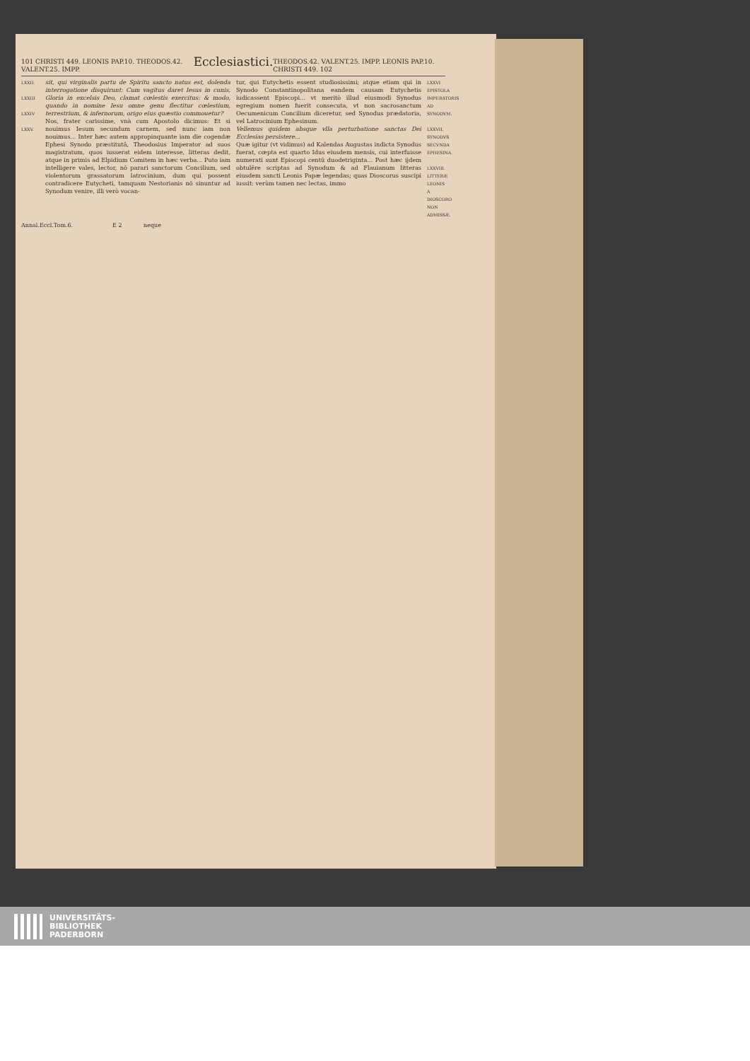101 CHRISTI 449. LEONIS PAP.10. THEODOS.42. VALENT.25. IMPP. Ecclesiastici. THEODOS.42. VALENT.25. IMPP. LEONIS PAP.10. CHRISTI 449. 102
LXXII.
LXXIII
LXXIV
LXXV.
sit, qui virginalis partu de Spiritu sancto natus est, dolenda interrogatione disquirunt: Cum vagitus daret Iesus in cunis, Gloria in excelsis Deo, clamat cœlestis exercitus: & modo, quando in nomine Iesu omne genu flectitur cœlestium, terrestrium, & infernorum, origo eius quæstio commouetur?
Nos, frater carissime, vnà cum Apostolo dicimus: Et si nouimus Iesum secundum carnem, sed nunc iam non nouimus... Inter hæc autem appropinquante iam die cogendæ Ephesi Synodo præstitutâ, Theodosius Imperator ad suos magistratum, quos iusserat eidem interesse, litteras dedit, atque in primis ad Elpidium Comitem in hæc verba... Puto iam intelligere vales, lector, nō parari sanctorum Concilium, sed violentorum grassatorum latrocinium, dum qui possent contradicere Eutycheti, tamquam Nestorianis nō sinuntur ad Synodum venire, illi verò vocan-
tur, qui Eutychetis essent studiosissimi; atque etiam qui in Synodo Constantinopolitana eandem causam Eutychetis iudicassent Episcopi... vt meritò illud eiusmodi Synodus egregium nomen fuerit consecuta, vt non sacrosanctum Oecumenicum Concilium diceretur, sed Synodus prædatoria, vel Latrocinium Ephesinum.
Vellemus quidem absque vlla perturbatione sanctas Dei Ecclesias persistere...
Quæ igitur (vt vidimus) ad Kalendas Augustas indicta Synodus fuerat, cœpta est quarto Idus eiusdem mensis, cui interfuisse numerati sunt Episcopi centū duodetriginta... Post hæc ijdem obtulêre scriptas ad Synodum & ad Flauianum litteras eiusdem sancti Leonis Papæ legendas; quas Dioscorus suscipi iussit: verùm tamen nec lectas, immo
LXXVI
EPISTOLA IMPERATORIS AD SYNODVM.
LXXVII.
SYNODVS SECVNDA EPHESINA.
LXXVIII.
LITTERÆ LEONIS A DIOSCORO NON ADMISSÆ.
Annal.Eccl.Tom.6. E 2 neque
UNIVERSITÄTS-
BIBLIOTHEK
PADERBORN